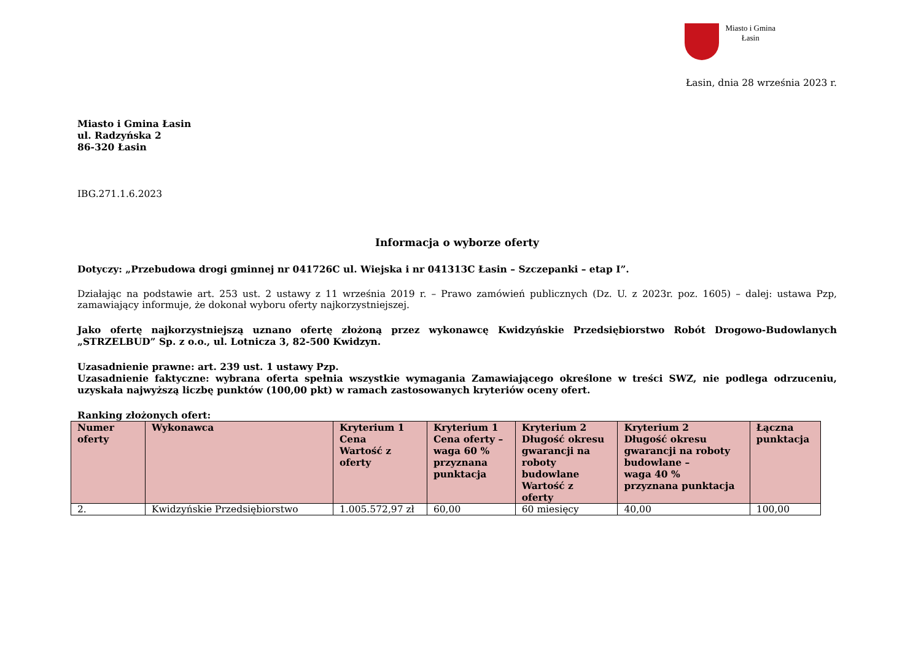Miasto i Gmina
Łasin
Łasin, dnia 28 września 2023 r.
Miasto i Gmina Łasin
ul. Radzyńska 2
86-320 Łasin
IBG.271.1.6.2023
Informacja o wyborze oferty
Dotyczy: „Przebudowa drogi gminnej nr 041726C ul. Wiejska i nr 041313C Łasin – Szczepanki – etap I”.
Działając na podstawie art. 253 ust. 2 ustawy z 11 września 2019 r. – Prawo zamówień publicznych (Dz. U. z 2023r. poz. 1605) – dalej: ustawa Pzp, zamawiający informuje, że dokonał wyboru oferty najkorzystniejszej.
Jako ofertę najkorzystniejszą uznano ofertę złożoną przez wykonawcę Kwidzyńskie Przedsiębiorstwo Robót Drogowo-Budowlanych „STRZELBUD” Sp. z o.o., ul. Lotnicza 3, 82-500 Kwidzyn.
Uzasadnienie prawne: art. 239 ust. 1 ustawy Pzp.
Uzasadnienie faktyczne: wybrana oferta spełnia wszystkie wymagania Zamawiającego określone w treści SWZ, nie podlega odrzuceniu, uzyskała najwyższą liczbę punktów (100,00 pkt) w ramach zastosowanych kryteriów oceny ofert.
Ranking złożonych ofert:
| Numer oferty | Wykonawca | Kryterium 1 Cena Wartość z oferty | Kryterium 1 Cena oferty – waga 60 % przyznana punktacja | Kryterium 2 Długość okresu gwarancji na roboty budowlane Wartość z oferty | Kryterium 2 Długość okresu gwarancji na roboty budowlane – waga 40 % przyznana punktacja | Łączna punktacja |
| --- | --- | --- | --- | --- | --- | --- |
| 2. | Kwidzyńskie Przedsiębiorstwo | 1.005.572,97 zł | 60,00 | 60 miesięcy | 40,00 | 100,00 |